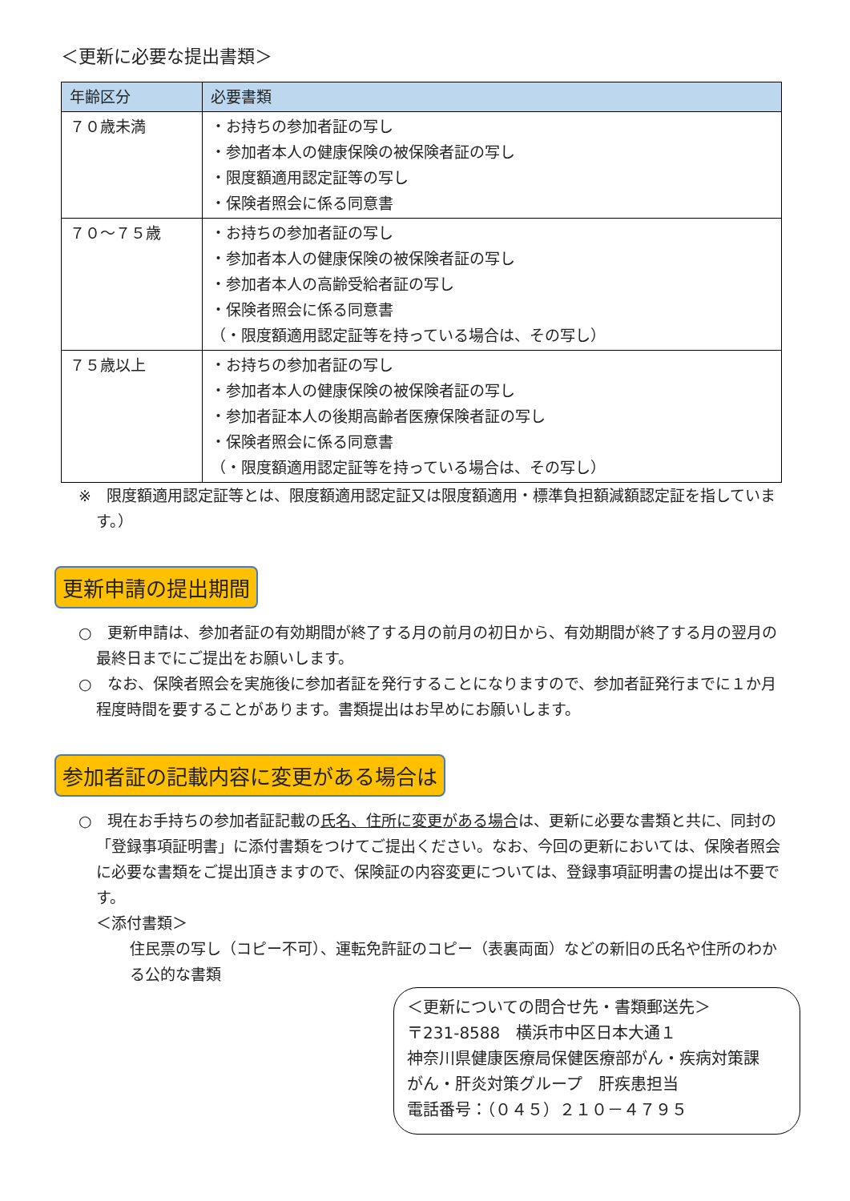＜更新に必要な提出書類＞
| 年齢区分 | 必要書類 |
| --- | --- |
| ７０歳未満 | ・お持ちの参加者証の写し ・参加者本人の健康保険の被保険者証の写し ・限度額適用認定証等の写し ・保険者照会に係る同意書 |
| ７０～７５歳 | ・お持ちの参加者証の写し ・参加者本人の健康保険の被保険者証の写し ・参加者本人の高齢受給者証の写し ・保険者照会に係る同意書 （・限度額適用認定証等を持っている場合は、その写し） |
| ７５歳以上 | ・お持ちの参加者証の写し ・参加者本人の健康保険の被保険者証の写し ・参加者証本人の後期高齢者医療保険者証の写し ・保険者照会に係る同意書 （・限度額適用認定証等を持っている場合は、その写し） |
※　限度額適用認定証等とは、限度額適用認定証又は限度額適用・標準負担額減額認定証を指しています。）
更新申請の提出期間
○　更新申請は、参加者証の有効期間が終了する月の前月の初日から、有効期間が終了する月の翌月の最終日までにご提出をお願いします。
○　なお、保険者照会を実施後に参加者証を発行することになりますので、参加者証発行までに１か月程度時間を要することがあります。書類提出はお早めにお願いします。
参加者証の記載内容に変更がある場合は
○　現在お手持ちの参加者証記載の氏名、住所に変更がある場合は、更新に必要な書類と共に、同封の「登録事項証明書」に添付書類をつけてご提出ください。なお、今回の更新においては、保険者照会に必要な書類をご提出頂きますので、保険証の内容変更については、登録事項証明書の提出は不要です。
＜添付書類＞
住民票の写し（コピー不可）、運転免許証のコピー（表裏両面）などの新旧の氏名や住所のわかる公的な書類
＜更新についての問合せ先・書類郵送先＞
〒231-8588　横浜市中区日本大通１
神奈川県健康医療局保健医療部がん・疾病対策課
がん・肝炎対策グループ　肝疾患担当
電話番号：（０４５）２１０－４７９５